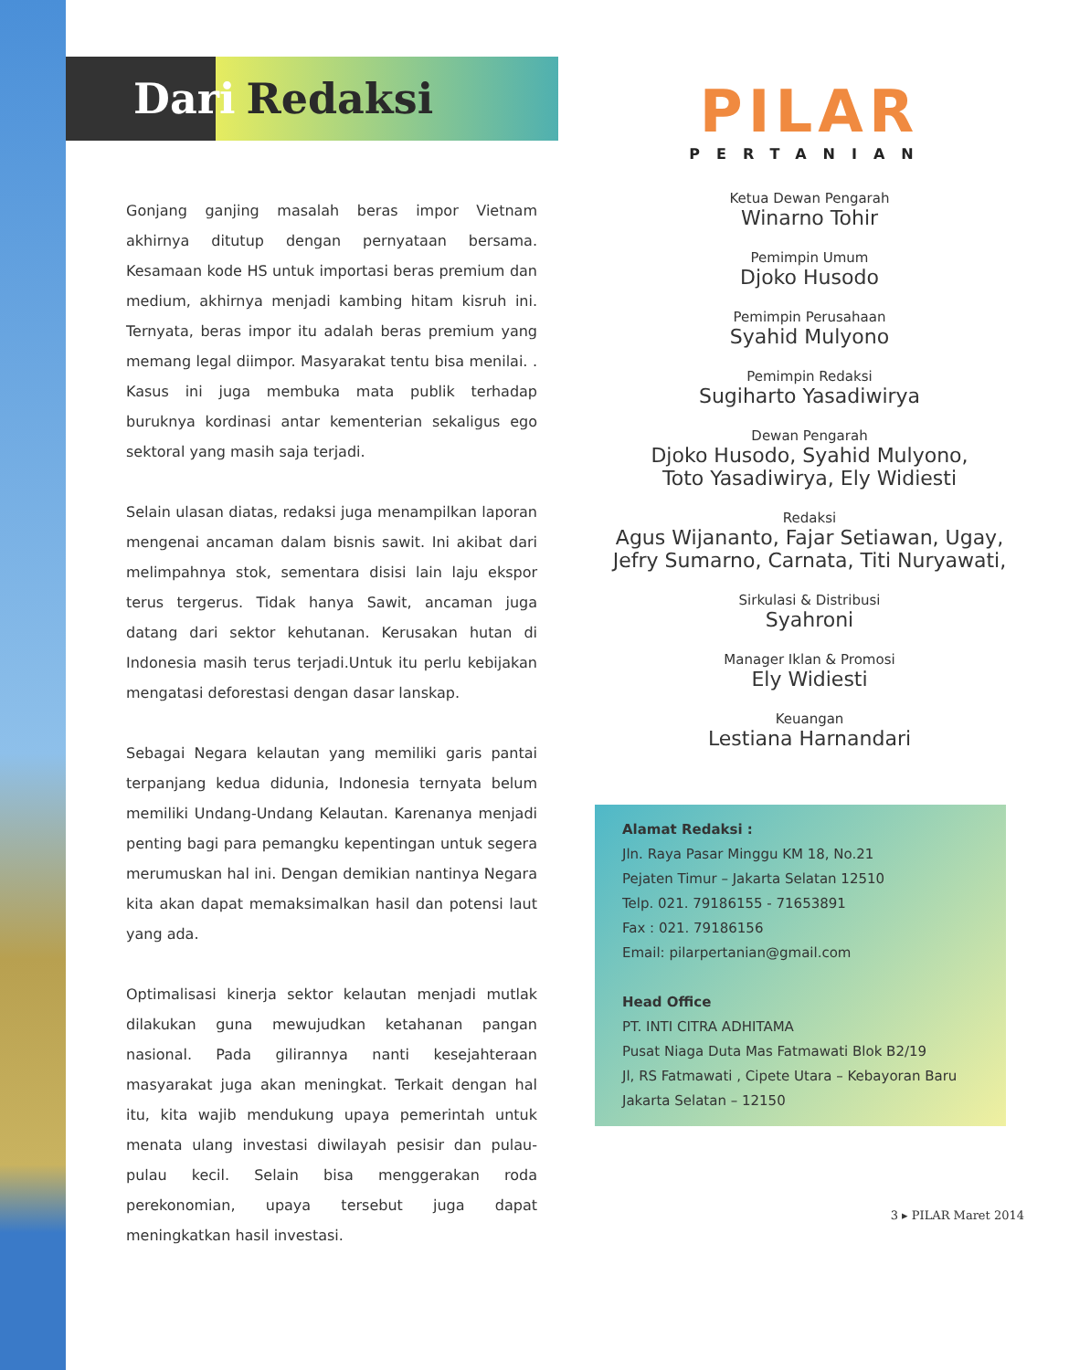Dari Redaksi
Gonjang ganjing masalah beras impor Vietnam akhirnya ditutup dengan pernyataan bersama. Kesamaan kode HS untuk importasi beras premium dan medium, akhirnya menjadi kambing hitam kisruh ini. Ternyata, beras impor itu adalah beras premium yang memang legal diimpor. Masyarakat tentu bisa menilai. . Kasus ini juga membuka mata publik terhadap buruknya kordinasi antar kementerian sekaligus ego sektoral yang masih saja terjadi.
Selain ulasan diatas, redaksi juga menampilkan laporan mengenai ancaman dalam bisnis sawit. Ini akibat dari melimpahnya stok, sementara disisi lain laju ekspor terus tergerus. Tidak hanya Sawit, ancaman juga datang dari sektor kehutanan. Kerusakan hutan di Indonesia masih terus terjadi.Untuk itu perlu kebijakan mengatasi deforestasi dengan dasar lanskap.
Sebagai Negara kelautan yang memiliki garis pantai terpanjang kedua didunia, Indonesia ternyata belum memiliki Undang-Undang Kelautan. Karenanya menjadi penting bagi para pemangku kepentingan untuk segera merumuskan hal ini. Dengan demikian nantinya Negara kita akan dapat memaksimalkan hasil dan potensi laut yang ada.
Optimalisasi kinerja sektor kelautan menjadi mutlak dilakukan guna mewujudkan ketahanan pangan nasional. Pada gilirannya nanti kesejahteraan masyarakat juga akan meningkat. Terkait dengan hal itu, kita wajib mendukung upaya pemerintah untuk menata ulang investasi diwilayah pesisir dan pulau-pulau kecil. Selain bisa menggerakan roda perekonomian, upaya tersebut juga dapat meningkatkan hasil investasi.
PILAR
PERTANIAN
Ketua Dewan Pengarah
Winarno Tohir
Pemimpin Umum
Djoko Husodo
Pemimpin Perusahaan
Syahid Mulyono
Pemimpin Redaksi
Sugiharto Yasadiwirya
Dewan Pengarah
Djoko Husodo, Syahid Mulyono,
Toto Yasadiwirya, Ely Widiesti
Redaksi
Agus Wijananto, Fajar Setiawan, Ugay,
Jefry Sumarno, Carnata, Titi Nuryawati,
Sirkulasi & Distribusi
Syahroni
Manager Iklan & Promosi
Ely Widiesti
Keuangan
Lestiana Harnandari
Alamat Redaksi :
Jln. Raya Pasar Minggu KM 18, No.21
Pejaten Timur – Jakarta Selatan 12510
Telp. 021. 79186155 - 71653891
Fax : 021. 79186156
Email: pilarpertanian@gmail.com
Head Office
PT. INTI CITRA ADHITAMA
Pusat Niaga Duta Mas Fatmawati Blok B2/19
Jl, RS Fatmawati , Cipete Utara – Kebayoran Baru
Jakarta Selatan – 12150
3 ▸ PILAR Maret 2014